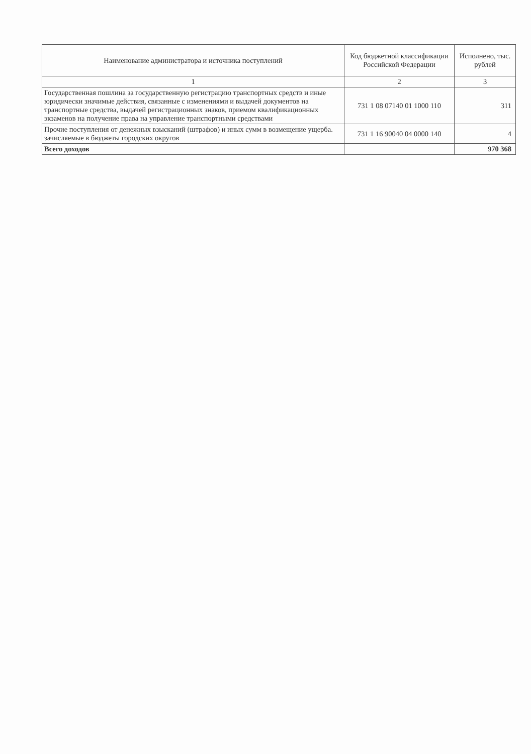| Наименование администратора и источника поступлений | Код бюджетной классификации Российской Федерации | Исполнено, тыс. рублей |
| --- | --- | --- |
| 1 | 2 | 3 |
| Государственная пошлина за государственную регистрацию транспортных средств и иные юридически значимые действия, связанные с изменениями и выдачей документов на транспортные средства, выдачей регистрационных знаков, приемом квалификационных экзаменов на получение права на управление транспортными средствами | 731 1 08 07140 01 1000 110 | 311 |
| Прочие поступления от денежных взысканий (штрафов) и иных сумм в возмещение ущерба. зачисляемые в бюджеты городских округов | 731 1 16 90040 04 0000 140 | 4 |
| Всего доходов | | 970 368 |